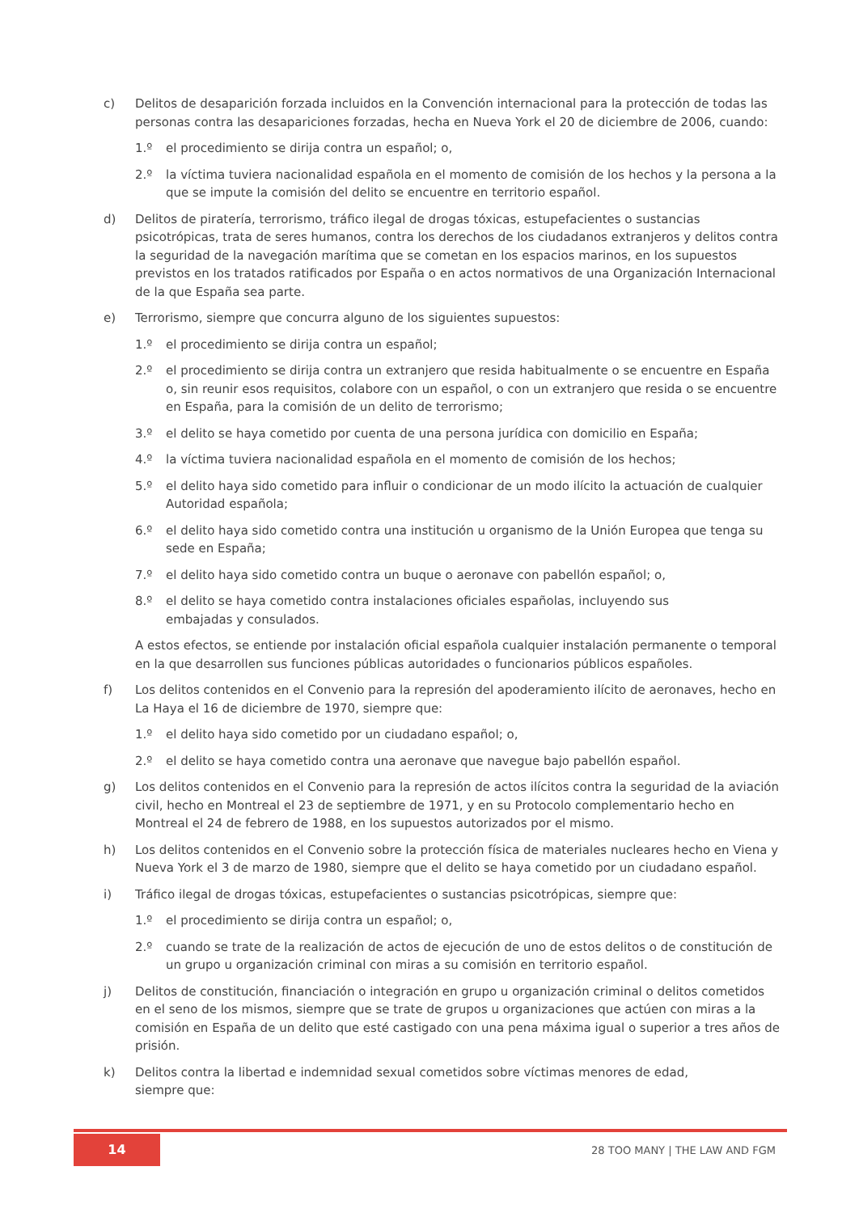c) Delitos de desaparición forzada incluidos en la Convención internacional para la protección de todas las personas contra las desapariciones forzadas, hecha en Nueva York el 20 de diciembre de 2006, cuando:
1.º el procedimiento se dirija contra un español; o,
2.º la víctima tuviera nacionalidad española en el momento de comisión de los hechos y la persona a la que se impute la comisión del delito se encuentre en territorio español.
d) Delitos de piratería, terrorismo, tráfico ilegal de drogas tóxicas, estupefacientes o sustancias psicotrópicas, trata de seres humanos, contra los derechos de los ciudadanos extranjeros y delitos contra la seguridad de la navegación marítima que se cometan en los espacios marinos, en los supuestos previstos en los tratados ratificados por España o en actos normativos de una Organización Internacional de la que España sea parte.
e) Terrorismo, siempre que concurra alguno de los siguientes supuestos:
1.º el procedimiento se dirija contra un español;
2.º el procedimiento se dirija contra un extranjero que resida habitualmente o se encuentre en España o, sin reunir esos requisitos, colabore con un español, o con un extranjero que resida o se encuentre en España, para la comisión de un delito de terrorismo;
3.º el delito se haya cometido por cuenta de una persona jurídica con domicilio en España;
4.º la víctima tuviera nacionalidad española en el momento de comisión de los hechos;
5.º el delito haya sido cometido para influir o condicionar de un modo ilícito la actuación de cualquier Autoridad española;
6.º el delito haya sido cometido contra una institución u organismo de la Unión Europea que tenga su sede en España;
7.º el delito haya sido cometido contra un buque o aeronave con pabellón español; o,
8.º el delito se haya cometido contra instalaciones oficiales españolas, incluyendo sus
embajadas y consulados.
A estos efectos, se entiende por instalación oficial española cualquier instalación permanente o temporal en la que desarrollen sus funciones públicas autoridades o funcionarios públicos españoles.
f) Los delitos contenidos en el Convenio para la represión del apoderamiento ilícito de aeronaves, hecho en La Haya el 16 de diciembre de 1970, siempre que:
1.º el delito haya sido cometido por un ciudadano español; o,
2.º el delito se haya cometido contra una aeronave que navegue bajo pabellón español.
g) Los delitos contenidos en el Convenio para la represión de actos ilícitos contra la seguridad de la aviación civil, hecho en Montreal el 23 de septiembre de 1971, y en su Protocolo complementario hecho en Montreal el 24 de febrero de 1988, en los supuestos autorizados por el mismo.
h) Los delitos contenidos en el Convenio sobre la protección física de materiales nucleares hecho en Viena y Nueva York el 3 de marzo de 1980, siempre que el delito se haya cometido por un ciudadano español.
i) Tráfico ilegal de drogas tóxicas, estupefacientes o sustancias psicotrópicas, siempre que:
1.º el procedimiento se dirija contra un español; o,
2.º cuando se trate de la realización de actos de ejecución de uno de estos delitos o de constitución de un grupo u organización criminal con miras a su comisión en territorio español.
j) Delitos de constitución, financiación o integración en grupo u organización criminal o delitos cometidos en el seno de los mismos, siempre que se trate de grupos u organizaciones que actúen con miras a la comisión en España de un delito que esté castigado con una pena máxima igual o superior a tres años de prisión.
k) Delitos contra la libertad e indemnidad sexual cometidos sobre víctimas menores de edad,
siempre que:
14 28 TOO MANY | THE LAW AND FGM